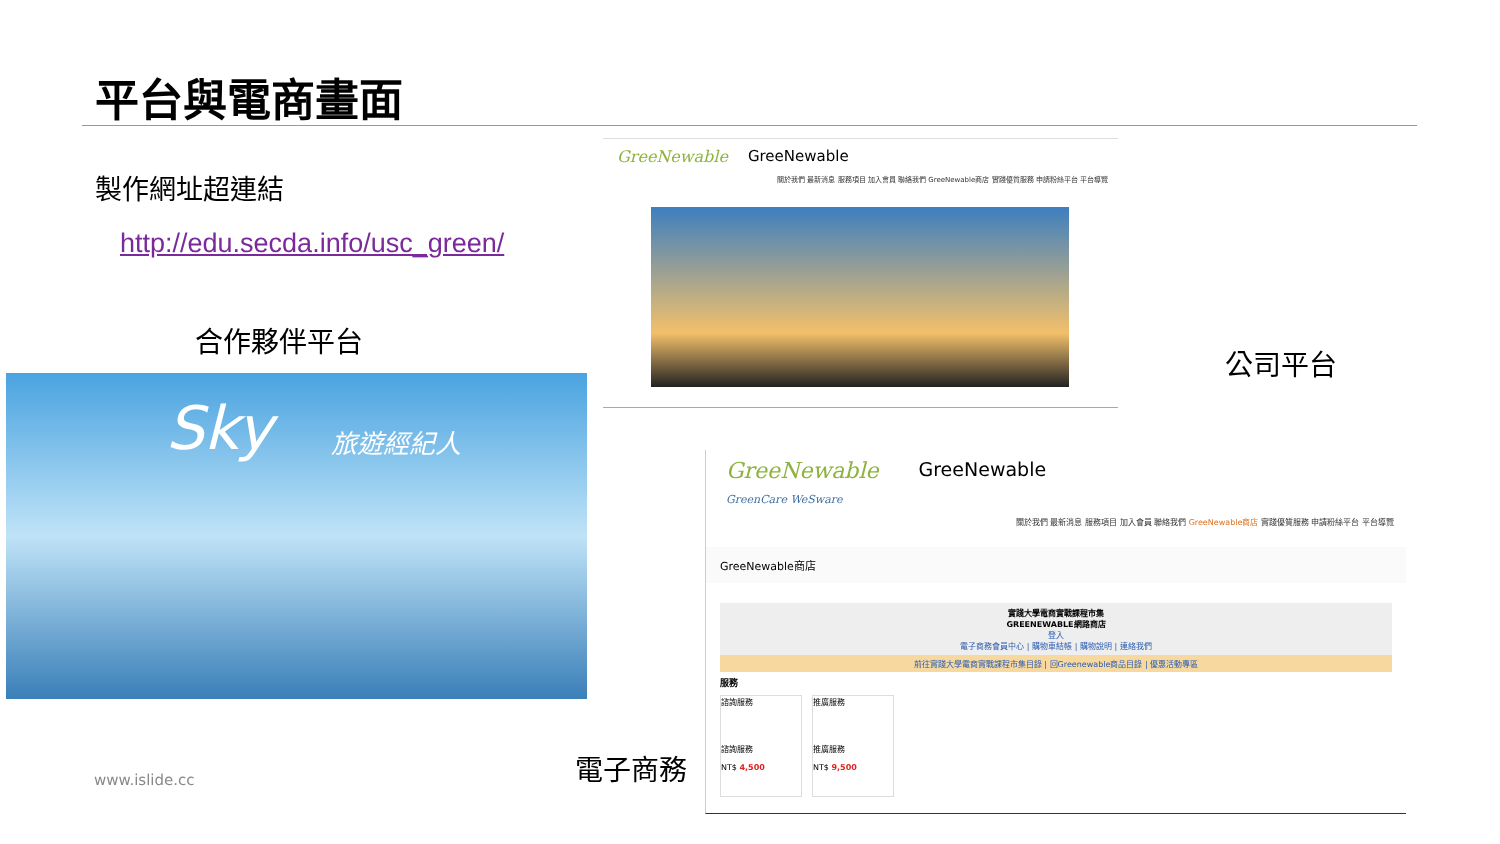平台與電商畫面
製作網址超連結
http://edu.secda.info/usc_green/
合作夥伴平台
Sky 旅遊經紀人
GreeNewable GreeNewable
關於我們 最新消息 服務項目 加入會員 聯絡我們 GreeNewable商店 實踐優質服務 申請粉絲平台 平台導覽
公司平台
GreeNewable
GreenCare WeSware GreeNewable
關於我們 最新消息 服務項目 加入會員 聯絡我們 GreeNewable商店 實踐優質服務 申請粉絲平台 平台導覽
GreeNewable商店
實踐大學電商實戰課程市集
GREENEWABLE網路商店
登入
電子商務會員中心 | 購物車結帳 | 購物說明 | 連絡我們
前往實踐大學電商實戰課程市集目錄 | 回Greenewable商品目錄 | 優惠活動專區
服務
諮詢服務
諮詢服務
NT$ 4,500
推廣服務
推廣服務
NT$ 9,500
電子商務
www.islide.cc